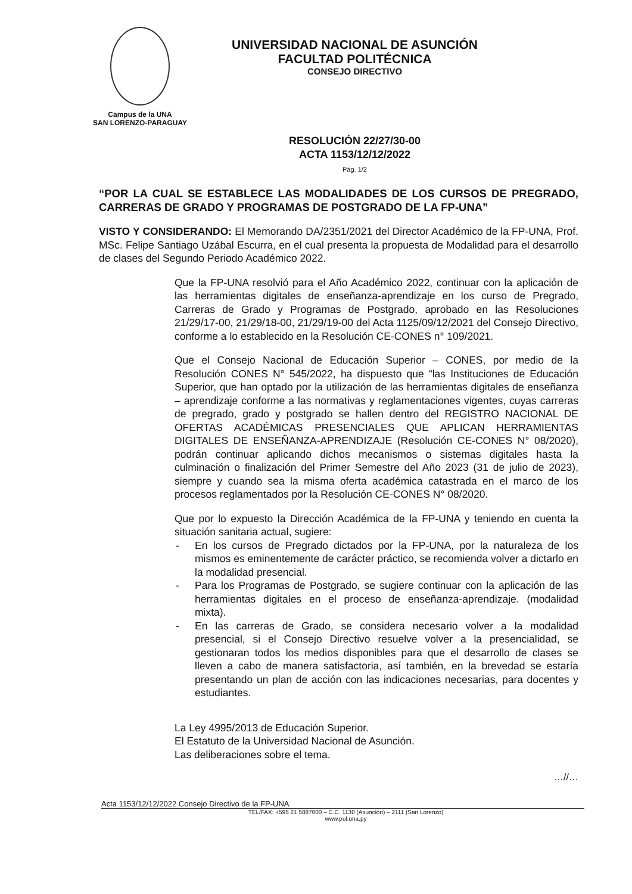Campus de la UNA
SAN LORENZO-PARAGUAY
UNIVERSIDAD NACIONAL DE ASUNCIÓN
FACULTAD POLITÉCNICA
CONSEJO DIRECTIVO
RESOLUCIÓN 22/27/30-00
ACTA 1153/12/12/2022
Pág. 1/2
“POR LA CUAL SE ESTABLECE LAS MODALIDADES DE LOS CURSOS DE PREGRADO, CARRERAS DE GRADO Y PROGRAMAS DE POSTGRADO DE LA FP-UNA”
VISTO Y CONSIDERANDO: El Memorando DA/2351/2021 del Director Académico de la FP-UNA, Prof. MSc. Felipe Santiago Uzábal Escurra, en el cual presenta la propuesta de Modalidad para el desarrollo de clases del Segundo Periodo Académico 2022.
Que la FP-UNA resolvió para el Año Académico 2022, continuar con la aplicación de las herramientas digitales de enseñanza-aprendizaje en los curso de Pregrado, Carreras de Grado y Programas de Postgrado, aprobado en las Resoluciones 21/29/17-00, 21/29/18-00, 21/29/19-00 del Acta 1125/09/12/2021 del Consejo Directivo, conforme a lo establecido en la Resolución CE-CONES n° 109/2021.
Que el Consejo Nacional de Educación Superior – CONES, por medio de la Resolución CONES N° 545/2022, ha dispuesto que “las Instituciones de Educación Superior, que han optado por la utilización de las herramientas digitales de enseñanza – aprendizaje conforme a las normativas y reglamentaciones vigentes, cuyas carreras de pregrado, grado y postgrado se hallen dentro del REGISTRO NACIONAL DE OFERTAS ACADÉMICAS PRESENCIALES QUE APLICAN HERRAMIENTAS DIGITALES DE ENSEÑANZA-APRENDIZAJE (Resolución CE-CONES N° 08/2020), podrán continuar aplicando dichos mecanismos o sistemas digitales hasta la culminación o finalización del Primer Semestre del Año 2023 (31 de julio de 2023), siempre y cuando sea la misma oferta académica catastrada en el marco de los procesos reglamentados por la Resolución CE-CONES N° 08/2020.
Que por lo expuesto la Dirección Académica de la FP-UNA y teniendo en cuenta la situación sanitaria actual, sugiere:
- En los cursos de Pregrado dictados por la FP-UNA, por la naturaleza de los mismos es eminentemente de carácter práctico, se recomienda volver a dictarlo en la modalidad presencial.
- Para los Programas de Postgrado, se sugiere continuar con la aplicación de las herramientas digitales en el proceso de enseñanza-aprendizaje. (modalidad mixta).
- En las carreras de Grado, se considera necesario volver a la modalidad presencial, si el Consejo Directivo resuelve volver a la presencialidad, se gestionaran todos los medios disponibles para que el desarrollo de clases se lleven a cabo de manera satisfactoria, así también, en la brevedad se estaría presentando un plan de acción con las indicaciones necesarias, para docentes y estudiantes.
La Ley 4995/2013 de Educación Superior.
El Estatuto de la Universidad Nacional de Asunción.
Las deliberaciones sobre el tema.
…//…
Acta 1153/12/12/2022 Consejo Directivo de la FP-UNA
TEL/FAX: +595 21 5887000 – C.C. 1130 (Asunción) – 2111 (San Lorenzo)
www.pol.una.py